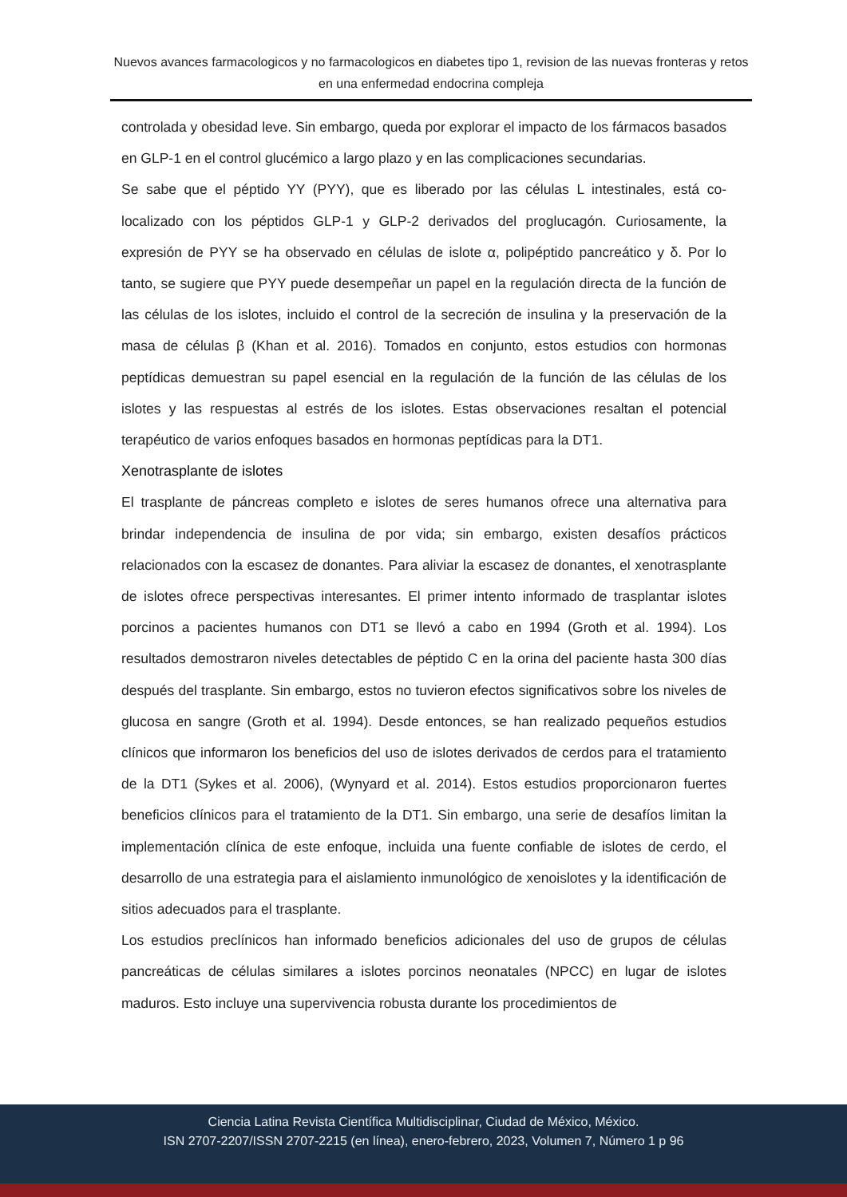Nuevos avances farmacologicos y no farmacologicos en diabetes tipo 1, revision de las nuevas fronteras y retos en una enfermedad endocrina compleja
controlada y obesidad leve. Sin embargo, queda por explorar el impacto de los fármacos basados en GLP-1 en el control glucémico a largo plazo y en las complicaciones secundarias.
Se sabe que el péptido YY (PYY), que es liberado por las células L intestinales, está co-localizado con los péptidos GLP-1 y GLP-2 derivados del proglucagón. Curiosamente, la expresión de PYY se ha observado en células de islote α, polipéptido pancreático y δ. Por lo tanto, se sugiere que PYY puede desempeñar un papel en la regulación directa de la función de las células de los islotes, incluido el control de la secreción de insulina y la preservación de la masa de células β (Khan et al. 2016). Tomados en conjunto, estos estudios con hormonas peptídicas demuestran su papel esencial en la regulación de la función de las células de los islotes y las respuestas al estrés de los islotes. Estas observaciones resaltan el potencial terapéutico de varios enfoques basados en hormonas peptídicas para la DT1.
Xenotrasplante de islotes
El trasplante de páncreas completo e islotes de seres humanos ofrece una alternativa para brindar independencia de insulina de por vida; sin embargo, existen desafíos prácticos relacionados con la escasez de donantes. Para aliviar la escasez de donantes, el xenotrasplante de islotes ofrece perspectivas interesantes. El primer intento informado de trasplantar islotes porcinos a pacientes humanos con DT1 se llevó a cabo en 1994 (Groth et al. 1994). Los resultados demostraron niveles detectables de péptido C en la orina del paciente hasta 300 días después del trasplante. Sin embargo, estos no tuvieron efectos significativos sobre los niveles de glucosa en sangre (Groth et al. 1994). Desde entonces, se han realizado pequeños estudios clínicos que informaron los beneficios del uso de islotes derivados de cerdos para el tratamiento de la DT1 (Sykes et al. 2006), (Wynyard et al. 2014). Estos estudios proporcionaron fuertes beneficios clínicos para el tratamiento de la DT1. Sin embargo, una serie de desafíos limitan la implementación clínica de este enfoque, incluida una fuente confiable de islotes de cerdo, el desarrollo de una estrategia para el aislamiento inmunológico de xenoislotes y la identificación de sitios adecuados para el trasplante.
Los estudios preclínicos han informado beneficios adicionales del uso de grupos de células pancreáticas de células similares a islotes porcinos neonatales (NPCC) en lugar de islotes maduros. Esto incluye una supervivencia robusta durante los procedimientos de
Ciencia Latina Revista Científica Multidisciplinar, Ciudad de México, México.
ISN 2707-2207/ISSN 2707-2215 (en línea), enero-febrero, 2023, Volumen 7, Número 1 p 96